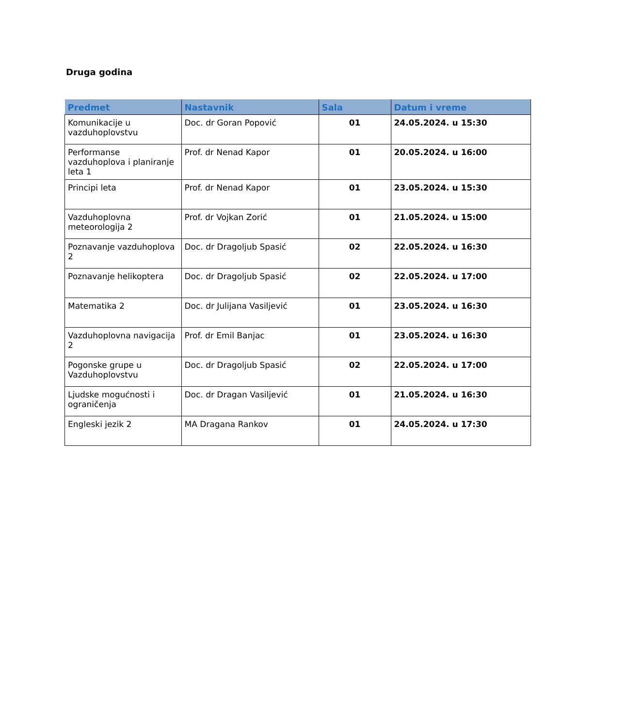Druga godina
| Predmet | Nastavnik | Sala | Datum i vreme |
| --- | --- | --- | --- |
| Komunikacije u vazduhoplovstvu | Doc. dr Goran Popović | 01 | 24.05.2024. u 15:30 |
| Performanse vazduhoplova i planiranje leta 1 | Prof. dr Nenad Kapor | 01 | 20.05.2024. u 16:00 |
| Principi leta | Prof. dr Nenad Kapor | 01 | 23.05.2024. u 15:30 |
| Vazduhoplovna meteorologija 2 | Prof. dr Vojkan Zorić | 01 | 21.05.2024. u 15:00 |
| Poznavanje vazduhoplova 2 | Doc. dr Dragoljub Spasić | 02 | 22.05.2024. u 16:30 |
| Poznavanje helikoptera | Doc. dr Dragoljub Spasić | 02 | 22.05.2024. u 17:00 |
| Matematika 2 | Doc. dr Julijana Vasiljević | 01 | 23.05.2024. u 16:30 |
| Vazduhoplovna navigacija 2 | Prof. dr Emil Banjac | 01 | 23.05.2024. u 16:30 |
| Pogonske grupe u Vazduhoplovstvu | Doc. dr Dragoljub Spasić | 02 | 22.05.2024. u 17:00 |
| Ljudske mogućnosti i ograničenja | Doc. dr Dragan Vasiljević | 01 | 21.05.2024. u 16:30 |
| Engleski jezik 2 | MA Dragana Rankov | 01 | 24.05.2024. u 17:30 |